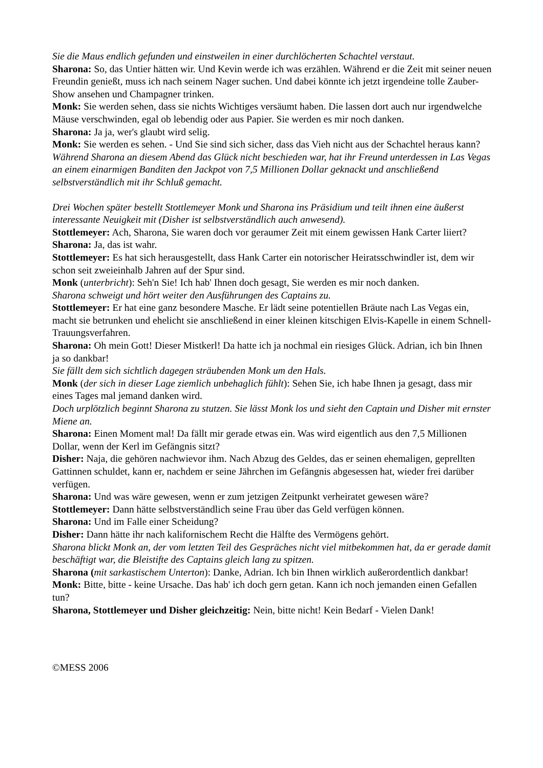Sie die Maus endlich gefunden und einstweilen in einer durchlöcherten Schachtel verstaut.
Sharona: So, das Untier hätten wir. Und Kevin werde ich was erzählen. Während er die Zeit mit seiner neuen Freundin genießt, muss ich nach seinem Nager suchen. Und dabei könnte ich jetzt irgendeine tolle Zauber-Show ansehen und Champagner trinken.
Monk: Sie werden sehen, dass sie nichts Wichtiges versäumt haben. Die lassen dort auch nur irgendwelche Mäuse verschwinden, egal ob lebendig oder aus Papier. Sie werden es mir noch danken.
Sharona: Ja ja, wer's glaubt wird selig.
Monk: Sie werden es sehen. - Und Sie sind sich sicher, dass das Vieh nicht aus der Schachtel heraus kann?
Während Sharona an diesem Abend das Glück nicht beschieden war, hat ihr Freund unterdessen in Las Vegas an einem einarmigen Banditen den Jackpot von 7,5 Millionen Dollar geknackt und anschließend selbstverständlich mit ihr Schluß gemacht.
Drei Wochen später bestellt Stottlemeyer Monk und Sharona ins Präsidium und teilt ihnen eine äußerst interessante Neuigkeit mit (Disher ist selbstverständlich auch anwesend).
Stottlemeyer: Ach, Sharona, Sie waren doch vor geraumer Zeit mit einem gewissen Hank Carter liiert?
Sharona: Ja, das ist wahr.
Stottlemeyer: Es hat sich herausgestellt, dass Hank Carter ein notorischer Heiratsschwindler ist, dem wir schon seit zweieinhalb Jahren auf der Spur sind.
Monk (unterbricht): Seh'n Sie! Ich hab' Ihnen doch gesagt, Sie werden es mir noch danken.
Sharona schweigt und hört weiter den Ausführungen des Captains zu.
Stottlemeyer: Er hat eine ganz besondere Masche. Er lädt seine potentiellen Bräute nach Las Vegas ein, macht sie betrunken und ehelicht sie anschließend in einer kleinen kitschigen Elvis-Kapelle in einem Schnell-Trauungsverfahren.
Sharona: Oh mein Gott! Dieser Mistkerl! Da hatte ich ja nochmal ein riesiges Glück. Adrian, ich bin Ihnen ja so dankbar!
Sie fällt dem sich sichtlich dagegen sträubenden Monk um den Hals.
Monk (der sich in dieser Lage ziemlich unbehaglich fühlt): Sehen Sie, ich habe Ihnen ja gesagt, dass mir eines Tages mal jemand danken wird.
Doch urplötzlich beginnt Sharona zu stutzen. Sie lässt Monk los und sieht den Captain und Disher mit ernster Miene an.
Sharona: Einen Moment mal! Da fällt mir gerade etwas ein. Was wird eigentlich aus den 7,5 Millionen Dollar, wenn der Kerl im Gefängnis sitzt?
Disher: Naja, die gehören nachwievor ihm. Nach Abzug des Geldes, das er seinen ehemaligen, geprellten Gattinnen schuldet, kann er, nachdem er seine Jährchen im Gefängnis abgesessen hat, wieder frei darüber verfügen.
Sharona: Und was wäre gewesen, wenn er zum jetzigen Zeitpunkt verheiratet gewesen wäre?
Stottlemeyer: Dann hätte selbstverständlich seine Frau über das Geld verfügen können.
Sharona: Und im Falle einer Scheidung?
Disher: Dann hätte ihr nach kalifornischem Recht die Hälfte des Vermögens gehört.
Sharona blickt Monk an, der vom letzten Teil des Gespräches nicht viel mitbekommen hat, da er gerade damit beschäftigt war, die Bleistifte des Captains gleich lang zu spitzen.
Sharona (mit sarkastischem Unterton): Danke, Adrian. Ich bin Ihnen wirklich außerordentlich dankbar!
Monk: Bitte, bitte - keine Ursache. Das hab' ich doch gern getan. Kann ich noch jemanden einen Gefallen tun?
Sharona, Stottlemeyer und Disher gleichzeitig: Nein, bitte nicht! Kein Bedarf - Vielen Dank!
©MESS 2006